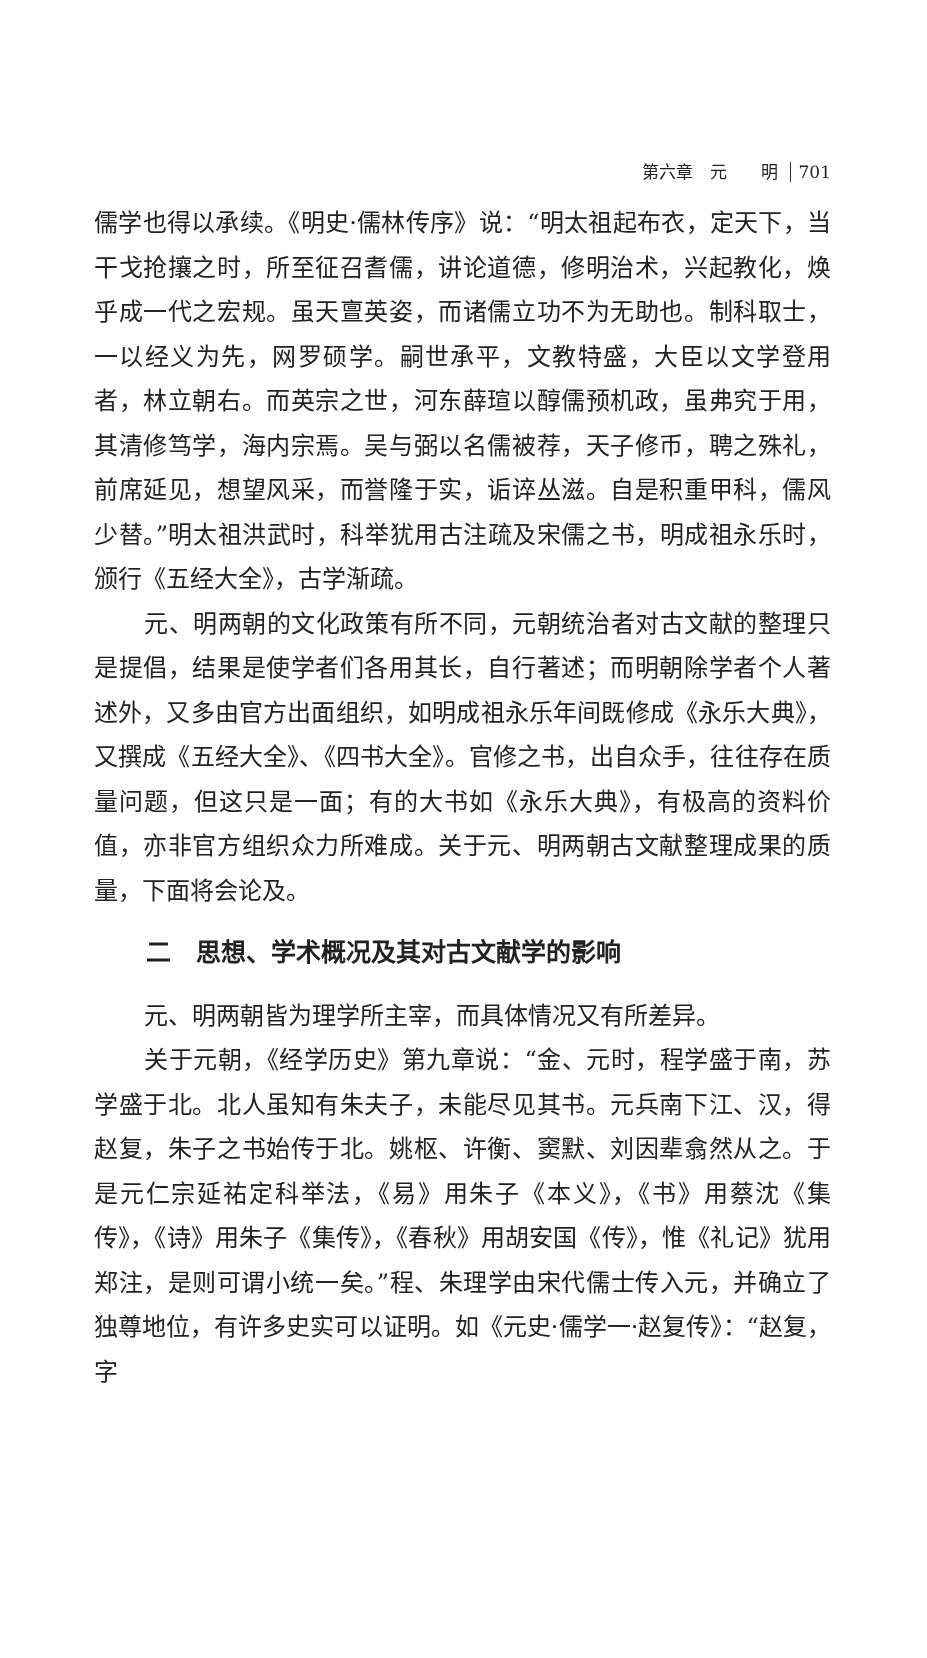第六章　元　　明 701
儒学也得以承续。《明史·儒林传序》说：“明太祖起布衣，定天下，当干戈抢攘之时，所至征召耆儒，讲论道德，修明治术，兴起教化，焕乎成一代之宏规。虽天亶英姿，而诸儒立功不为无助也。制科取士，一以经义为先，网罗硕学。嗣世承平，文教特盛，大臣以文学登用者，林立朝右。而英宗之世，河东薛瑄以醇儒预机政，虽弗究于用，其清修笃学，海内宗焉。吴与弼以名儒被荐，天子修币，聘之殊礼，前席延见，想望风采，而誉隆于实，诟谇丛滋。自是积重甲科，儒风少替。”明太祖洪武时，科举犹用古注疏及宋儒之书，明成祖永乐时，颁行《五经大全》，古学渐疏。
元、明两朝的文化政策有所不同，元朝统治者对古文献的整理只是提倡，结果是使学者们各用其长，自行著述；而明朝除学者个人著述外，又多由官方出面组织，如明成祖永乐年间既修成《永乐大典》，又撰成《五经大全》、《四书大全》。官修之书，出自众手，往往存在质量问题，但这只是一面；有的大书如《永乐大典》，有极高的资料价值，亦非官方组织众力所难成。关于元、明两朝古文献整理成果的质量，下面将会论及。
二　思想、学术概况及其对古文献学的影响
元、明两朝皆为理学所主宰，而具体情况又有所差异。
关于元朝，《经学历史》第九章说：“金、元时，程学盛于南，苏学盛于北。北人虽知有朱夫子，未能尽见其书。元兵南下江、汉，得赵复，朱子之书始传于北。姚枢、许衡、窦默、刘因辈翕然从之。于是元仁宗延祐定科举法，《易》用朱子《本义》，《书》用蔡沈《集传》，《诗》用朱子《集传》，《春秋》用胡安国《传》，惟《礼记》犹用郑注，是则可谓小统一矣。”程、朱理学由宋代儒士传入元，并确立了独尊地位，有许多史实可以证明。如《元史·儒学一·赵复传》：“赵复，字